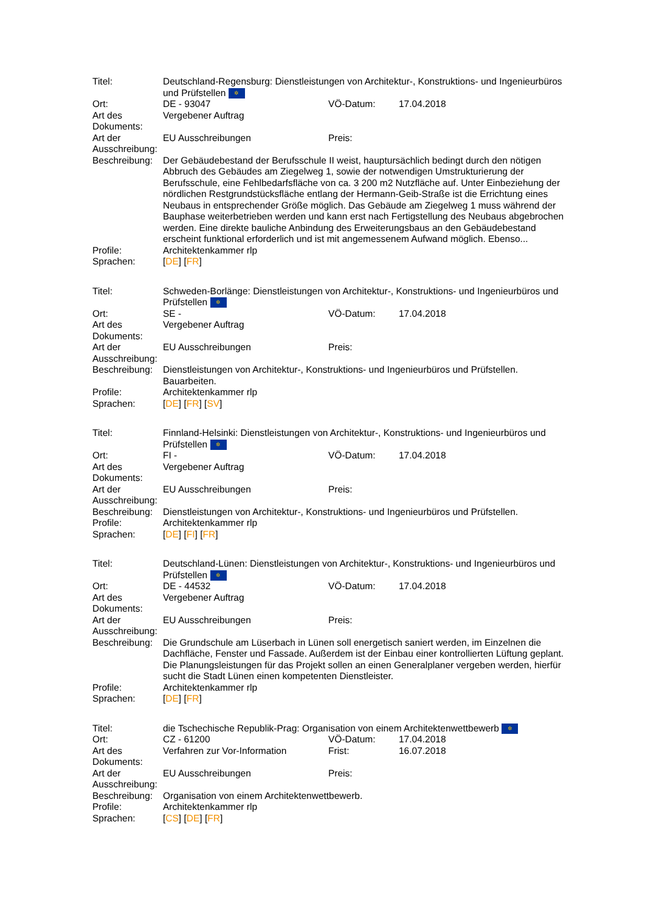| Titel: | Deutschland-Regensburg: Dienstleistungen von Architektur-, Konstruktions- und Ingenieurbüros und Prüfstellen ✲ | | |
| Ort: | DE - 93047 | VÖ-Datum: | 17.04.2018 |
| Art des Dokuments: | Vergebener Auftrag | | |
| Art der Ausschreibung: | EU Ausschreibungen | Preis: | |
| Beschreibung: | Der Gebäudebestand der Berufsschule II weist, hauptursächlich bedingt durch den nötigen Abbruch des Gebäudes am Ziegelweg 1, sowie der notwendigen Umstrukturierung der Berufsschule, eine Fehlbedarfsfläche von ca. 3 200 m2 Nutzfläche auf. Unter Einbeziehung der nördlichen Restgrundstücksfläche entlang der Hermann-Geib-Straße ist die Errichtung eines Neubaus in entsprechender Größe möglich. Das Gebäude am Ziegelweg 1 muss während der Bauphase weiterbetrieben werden und kann erst nach Fertigstellung des Neubaus abgebrochen werden. Eine direkte bauliche Anbindung des Erweiterungsbaus an den Gebäudebestand erscheint funktional erforderlich und ist mit angemessenem Aufwand möglich. Ebenso... | | |
| Profile: | Architektenkammer rlp | | |
| Sprachen: | [ DE ] [ FR ] | | |
| Titel: | Schweden-Borlänge: Dienstleistungen von Architektur-, Konstruktions- und Ingenieurbüros und Prüfstellen ✲ | | |
| Ort: | SE - | VÖ-Datum: | 17.04.2018 |
| Art des Dokuments: | Vergebener Auftrag | | |
| Art der Ausschreibung: | EU Ausschreibungen | Preis: | |
| Beschreibung: | Dienstleistungen von Architektur-, Konstruktions- und Ingenieurbüros und Prüfstellen. Bauarbeiten. | | |
| Profile: | Architektenkammer rlp | | |
| Sprachen: | [ DE ] [ FR ] [ SV ] | | |
| Titel: | Finnland-Helsinki: Dienstleistungen von Architektur-, Konstruktions- und Ingenieurbüros und Prüfstellen ✲ | | |
| Ort: | FI - | VÖ-Datum: | 17.04.2018 |
| Art des Dokuments: | Vergebener Auftrag | | |
| Art der Ausschreibung: | EU Ausschreibungen | Preis: | |
| Beschreibung: | Dienstleistungen von Architektur-, Konstruktions- und Ingenieurbüros und Prüfstellen. | | |
| Profile: | Architektenkammer rlp | | |
| Sprachen: | [ DE ] [ FI ] [ FR ] | | |
| Titel: | Deutschland-Lünen: Dienstleistungen von Architektur-, Konstruktions- und Ingenieurbüros und Prüfstellen ✲ | | |
| Ort: | DE - 44532 | VÖ-Datum: | 17.04.2018 |
| Art des Dokuments: | Vergebener Auftrag | | |
| Art der Ausschreibung: | EU Ausschreibungen | Preis: | |
| Beschreibung: | Die Grundschule am Lüserbach in Lünen soll energetisch saniert werden, im Einzelnen die Dachfläche, Fenster und Fassade. Außerdem ist der Einbau einer kontrollierten Lüftung geplant. Die Planungsleistungen für das Projekt sollen an einen Generalplaner vergeben werden, hierfür sucht die Stadt Lünen einen kompetenten Dienstleister. | | |
| Profile: | Architektenkammer rlp | | |
| Sprachen: | [ DE ] [ FR ] | | |
| Titel: | die Tschechische Republik-Prag: Organisation von einem Architektenwettbewerb ✲ | | |
| Ort: | CZ - 61200 | VÖ-Datum: | 17.04.2018 |
| Art des Dokuments: | Verfahren zur Vor-Information | Frist: | 16.07.2018 |
| Art der Ausschreibung: | EU Ausschreibungen | Preis: | |
| Beschreibung: | Organisation von einem Architektenwettbewerb. | | |
| Profile: | Architektenkammer rlp | | |
| Sprachen: | [ CS ] [ DE ] [ FR ] | | |